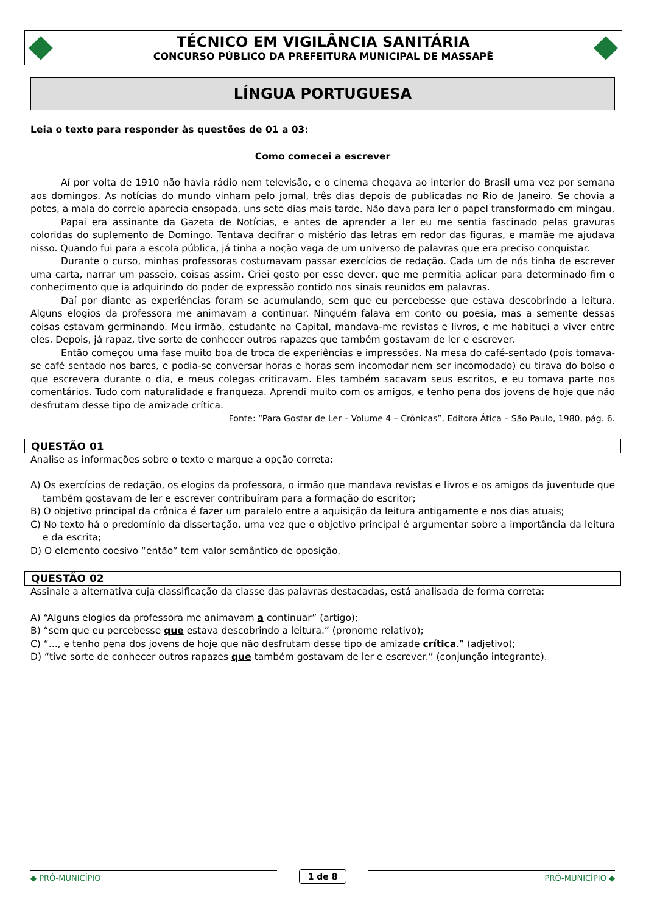TÉCNICO EM VIGILÂNCIA SANITÁRIA
CONCURSO PÚBLICO DA PREFEITURA MUNICIPAL DE MASSAPÊ
LÍNGUA PORTUGUESA
Leia o texto para responder às questões de 01 a 03:
Como comecei a escrever
Aí por volta de 1910 não havia rádio nem televisão, e o cinema chegava ao interior do Brasil uma vez por semana aos domingos. As notícias do mundo vinham pelo jornal, três dias depois de publicadas no Rio de Janeiro. Se chovia a potes, a mala do correio aparecia ensopada, uns sete dias mais tarde. Não dava para ler o papel transformado em mingau.
Papai era assinante da Gazeta de Notícias, e antes de aprender a ler eu me sentia fascinado pelas gravuras coloridas do suplemento de Domingo. Tentava decifrar o mistério das letras em redor das figuras, e mamãe me ajudava nisso. Quando fui para a escola pública, já tinha a noção vaga de um universo de palavras que era preciso conquistar.
Durante o curso, minhas professoras costumavam passar exercícios de redação. Cada um de nós tinha de escrever uma carta, narrar um passeio, coisas assim. Criei gosto por esse dever, que me permitia aplicar para determinado fim o conhecimento que ia adquirindo do poder de expressão contido nos sinais reunidos em palavras.
Daí por diante as experiências foram se acumulando, sem que eu percebesse que estava descobrindo a leitura. Alguns elogios da professora me animavam a continuar. Ninguém falava em conto ou poesia, mas a semente dessas coisas estavam germinando. Meu irmão, estudante na Capital, mandava-me revistas e livros, e me habituei a viver entre eles. Depois, já rapaz, tive sorte de conhecer outros rapazes que também gostavam de ler e escrever.
Então começou uma fase muito boa de troca de experiências e impressões. Na mesa do café-sentado (pois tomava-se café sentado nos bares, e podia-se conversar horas e horas sem incomodar nem ser incomodado) eu tirava do bolso o que escrevera durante o dia, e meus colegas criticavam. Eles também sacavam seus escritos, e eu tomava parte nos comentários. Tudo com naturalidade e franqueza. Aprendi muito com os amigos, e tenho pena dos jovens de hoje que não desfrutam desse tipo de amizade crítica.
Fonte: “Para Gostar de Ler – Volume 4 – Crônicas”, Editora Ática – São Paulo, 1980, pág. 6.
QUESTÃO 01
Analise as informações sobre o texto e marque a opção correta:
A) Os exercícios de redação, os elogios da professora, o irmão que mandava revistas e livros e os amigos da juventude que também gostavam de ler e escrever contribuíram para a formação do escritor;
B) O objetivo principal da crônica é fazer um paralelo entre a aquisição da leitura antigamente e nos dias atuais;
C) No texto há o predomínio da dissertação, uma vez que o objetivo principal é argumentar sobre a importância da leitura e da escrita;
D) O elemento coesivo “então” tem valor semântico de oposição.
QUESTÃO 02
Assinale a alternativa cuja classificação da classe das palavras destacadas, está analisada de forma correta:
A) “Alguns elogios da professora me animavam a continuar” (artigo);
B) “sem que eu percebesse que estava descobrindo a leitura.” (pronome relativo);
C) “..., e tenho pena dos jovens de hoje que não desfrutam desse tipo de amizade crítica.” (adjetivo);
D) “tive sorte de conhecer outros rapazes que também gostavam de ler e escrever.” (conjunção integrante).
◆ PRÓ-MUNICÍPIO 1 de 8 PRÓ-MUNICÍPIO ◆